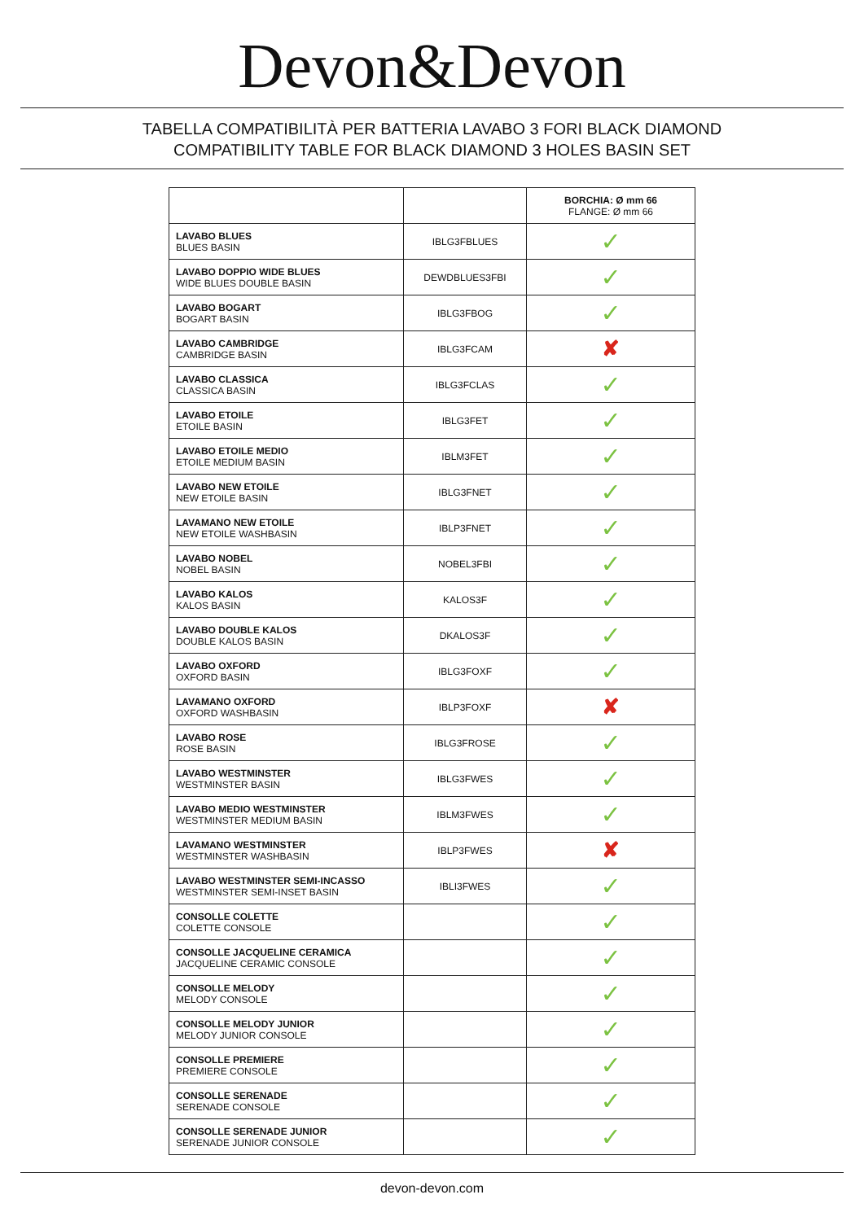Devon&Devon
TABELLA COMPATIBILITÀ PER BATTERIA LAVABO 3 FORI BLACK DIAMOND
COMPATIBILITY TABLE FOR BLACK DIAMOND 3 HOLES BASIN SET
| | | BORCHIA: Ø mm 66 FLANGE: Ø mm 66 |
| --- | --- | --- |
| LAVABO BLUES BLUES BASIN | IBLG3FBLUES | ✓ |
| LAVABO DOPPIO WIDE BLUES WIDE BLUES DOUBLE BASIN | DEWDBLUES3FBI | ✓ |
| LAVABO BOGART BOGART BASIN | IBLG3FBOG | ✓ |
| LAVABO CAMBRIDGE CAMBRIDGE BASIN | IBLG3FCAM | ✘ |
| LAVABO CLASSICA CLASSICA BASIN | IBLG3FCLAS | ✓ |
| LAVABO ETOILE ETOILE BASIN | IBLG3FET | ✓ |
| LAVABO ETOILE MEDIO ETOILE MEDIUM BASIN | IBLM3FET | ✓ |
| LAVABO NEW ETOILE NEW ETOILE BASIN | IBLG3FNET | ✓ |
| LAVAMANO NEW ETOILE NEW ETOILE WASHBASIN | IBLP3FNET | ✓ |
| LAVABO NOBEL NOBEL BASIN | NOBEL3FBI | ✓ |
| LAVABO KALOS KALOS BASIN | KALOS3F | ✓ |
| LAVABO DOUBLE KALOS DOUBLE KALOS BASIN | DKALOS3F | ✓ |
| LAVABO OXFORD OXFORD BASIN | IBLG3FOXF | ✓ |
| LAVAMANO OXFORD OXFORD WASHBASIN | IBLP3FOXF | ✘ |
| LAVABO ROSE ROSE BASIN | IBLG3FROSE | ✓ |
| LAVABO WESTMINSTER WESTMINSTER BASIN | IBLG3FWES | ✓ |
| LAVABO MEDIO WESTMINSTER WESTMINSTER MEDIUM BASIN | IBLM3FWES | ✓ |
| LAVAMANO WESTMINSTER WESTMINSTER WASHBASIN | IBLP3FWES | ✘ |
| LAVABO WESTMINSTER SEMI-INCASSO WESTMINSTER SEMI-INSET BASIN | IBLI3FWES | ✓ |
| CONSOLLE COLETTE COLETTE CONSOLE | | ✓ |
| CONSOLLE JACQUELINE CERAMICA JACQUELINE CERAMIC CONSOLE | | ✓ |
| CONSOLLE MELODY MELODY CONSOLE | | ✓ |
| CONSOLLE MELODY JUNIOR MELODY JUNIOR CONSOLE | | ✓ |
| CONSOLLE PREMIERE PREMIERE CONSOLE | | ✓ |
| CONSOLLE SERENADE SERENADE CONSOLE | | ✓ |
| CONSOLLE SERENADE JUNIOR SERENADE JUNIOR CONSOLE | | ✓ |
devon-devon.com